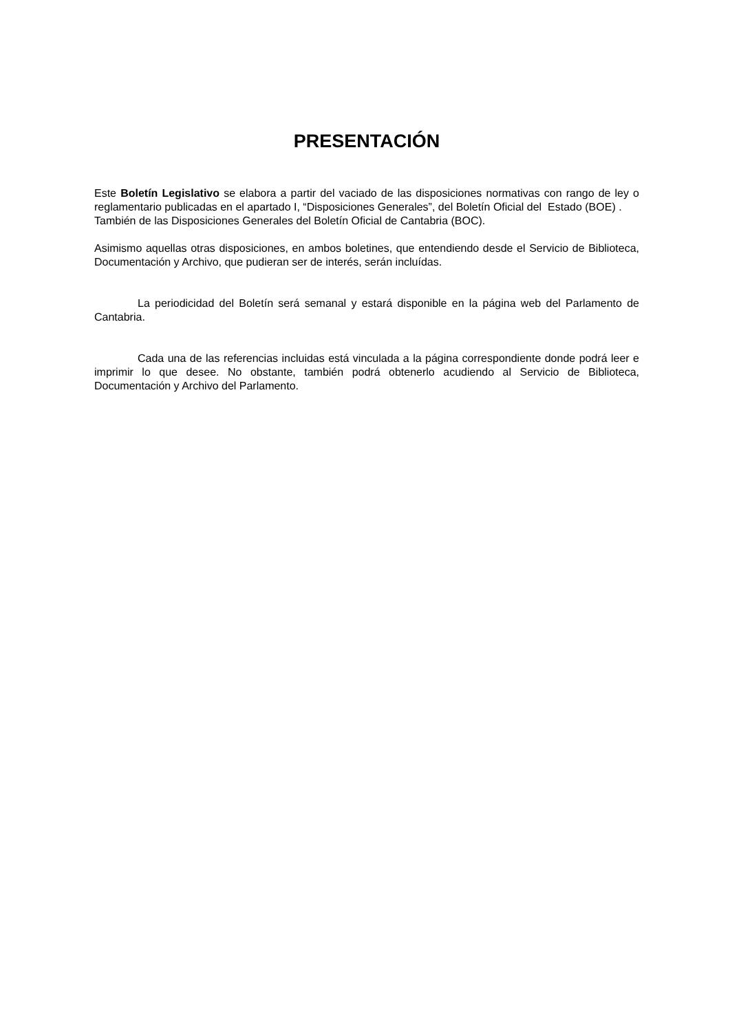PRESENTACIÓN
Este Boletín Legislativo se elabora a partir del vaciado de las disposiciones normativas con rango de ley o reglamentario publicadas en el apartado I, “Disposiciones Generales”, del Boletín Oficial del Estado (BOE) .
También de las Disposiciones Generales del Boletín Oficial de Cantabria (BOC).
Asimismo aquellas otras disposiciones, en ambos boletines, que entendiendo desde el Servicio de Biblioteca, Documentación y Archivo, que pudieran ser de interés, serán incluídas.
La periodicidad del Boletín será semanal y estará disponible en la página web del Parlamento de Cantabria.
Cada una de las referencias incluidas está vinculada a la página correspondiente donde podrá leer e imprimir lo que desee. No obstante, también podrá obtenerlo acudiendo al Servicio de Biblioteca, Documentación y Archivo del Parlamento.